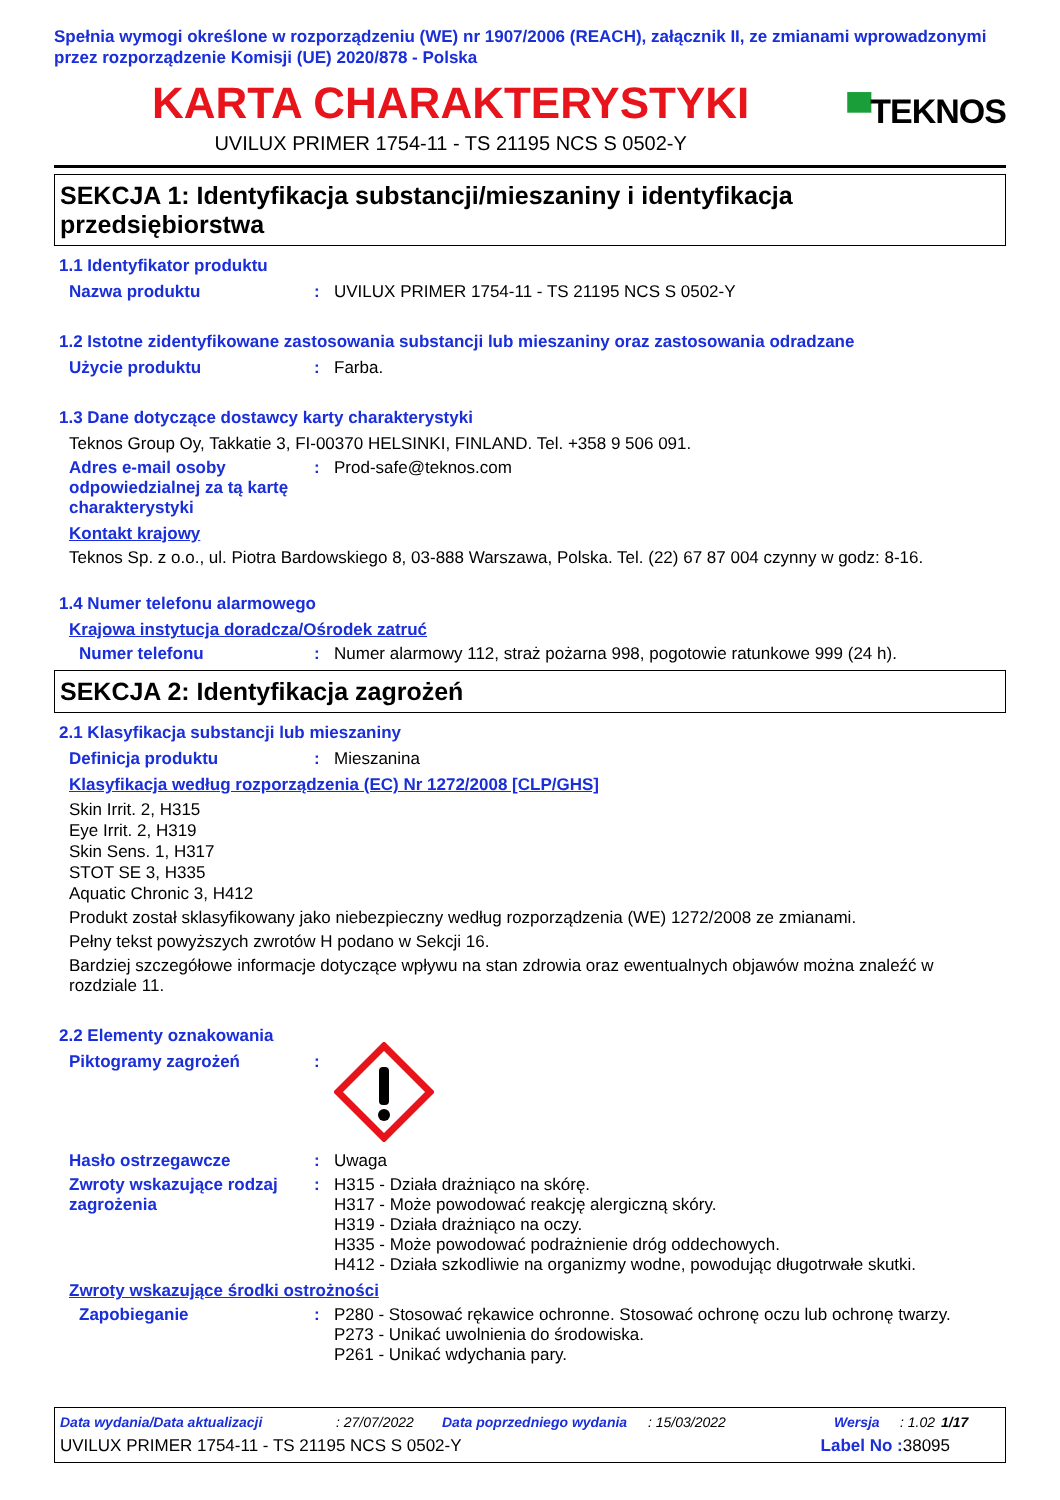Spełnia wymogi określone w rozporządzeniu (WE) nr 1907/2006 (REACH), załącznik II, ze zmianami wprowadzonymi przez rozporządzenie Komisji (UE) 2020/878 - Polska
KARTA CHARAKTERYSTYKI
UVILUX PRIMER 1754-11 - TS 21195 NCS S 0502-Y
▀TEKNOS
SEKCJA 1: Identyfikacja substancji/mieszaniny i identyfikacja przedsiębiorstwa
1.1 Identyfikator produktu
Nazwa produktu : UVILUX PRIMER 1754-11 - TS 21195 NCS S 0502-Y
1.2 Istotne zidentyfikowane zastosowania substancji lub mieszaniny oraz zastosowania odradzane
Użycie produktu : Farba.
1.3 Dane dotyczące dostawcy karty charakterystyki
Teknos Group Oy, Takkatie 3, FI-00370 HELSINKI, FINLAND. Tel. +358 9 506 091.
Adres e-mail osoby odpowiedzialnej za tą kartę charakterystyki
: Prod-safe@teknos.com
Kontakt krajowy
Teknos Sp. z o.o., ul. Piotra Bardowskiego 8, 03-888 Warszawa, Polska. Tel. (22) 67 87 004 czynny w godz: 8-16.
1.4 Numer telefonu alarmowego
Krajowa instytucja doradcza/Ośrodek zatruć
Numer telefonu : Numer alarmowy 112, straż pożarna 998, pogotowie ratunkowe 999 (24 h).
SEKCJA 2: Identyfikacja zagrożeń
2.1 Klasyfikacja substancji lub mieszaniny
Definicja produktu : Mieszanina
Klasyfikacja według rozporządzenia (EC) Nr 1272/2008 [CLP/GHS]
Skin Irrit. 2, H315
Eye Irrit. 2, H319
Skin Sens. 1, H317
STOT SE 3, H335
Aquatic Chronic 3, H412
Produkt został sklasyfikowany jako niebezpieczny według rozporządzenia (WE) 1272/2008 ze zmianami.
Pełny tekst powyższych zwrotów H podano w Sekcji 16.
Bardziej szczegółowe informacje dotyczące wpływu na stan zdrowia oraz ewentualnych objawów można znaleźć w rozdziale 11.
2.2 Elementy oznakowania
Piktogramy zagrożeń :
Hasło ostrzegawcze : Uwaga
Zwroty wskazujące rodzaj zagrożenia
: H315 - Działa drażniąco na skórę.
H317 - Może powodować reakcję alergiczną skóry.
H319 - Działa drażniąco na oczy.
H335 - Może powodować podrażnienie dróg oddechowych.
H412 - Działa szkodliwie na organizmy wodne, powodując długotrwałe skutki.
Zwroty wskazujące środki ostrożności
Zapobieganie : P280 - Stosować rękawice ochronne. Stosować ochronę oczu lub ochronę twarzy.
P273 - Unikać uwolnienia do środowiska.
P261 - Unikać wdychania pary.
Data wydania/Data aktualizacji: 27/07/2022 Data poprzedniego wydania: 15/03/2022 Wersja: 1.02 1/17
UVILUX PRIMER 1754-11 - TS 21195 NCS S 0502-Y Label No : 38095